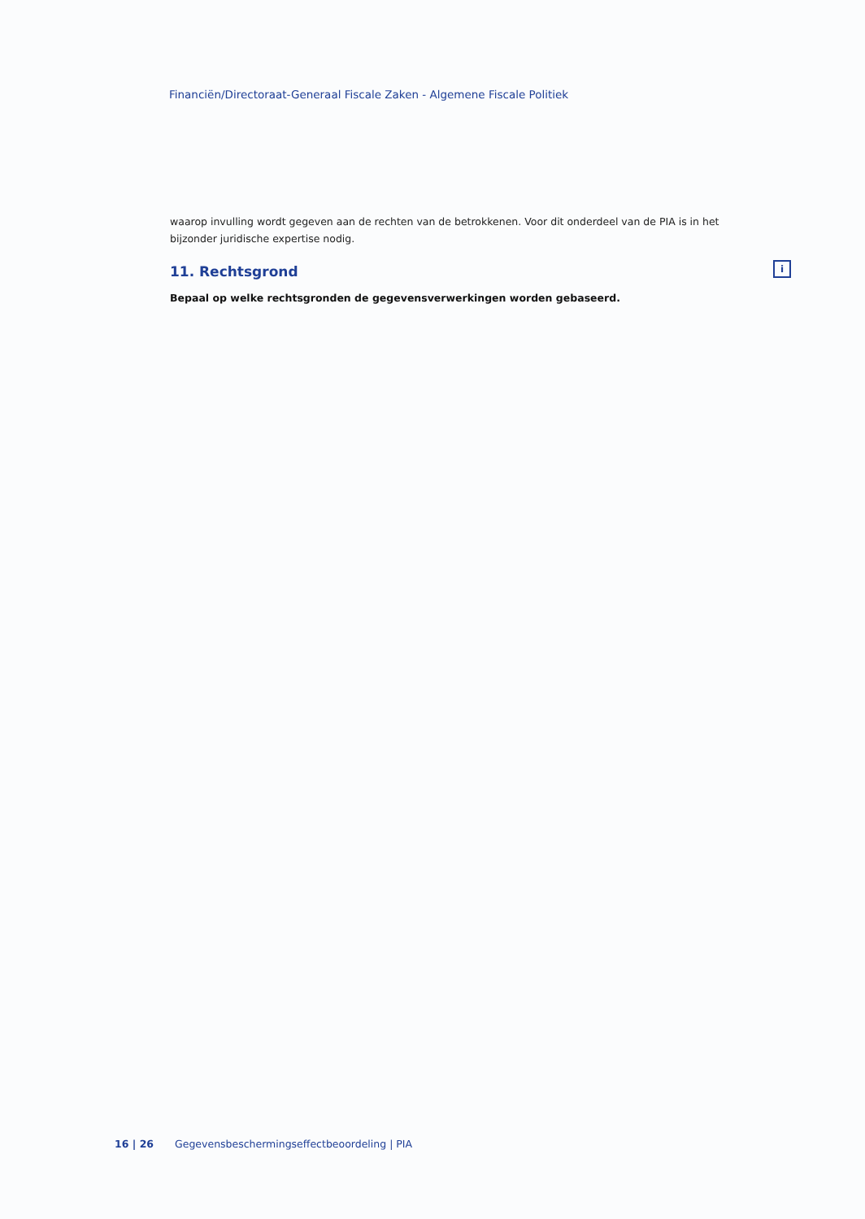Financiën/Directoraat-Generaal Fiscale Zaken - Algemene Fiscale Politiek
waarop invulling wordt gegeven aan de rechten van de betrokkenen. Voor dit onderdeel van de PIA is in het bijzonder juridische expertise nodig.
11. Rechtsgrond
Bepaal op welke rechtsgronden de gegevensverwerkingen worden gebaseerd.
i
16 | 26 Gegevensbeschermingseffectbeoordeling | PIA